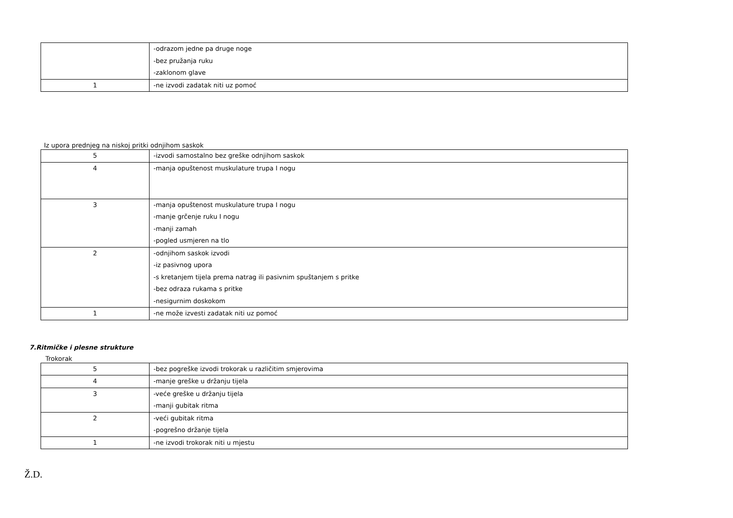| | -odrazom jedne pa druge noge -bez pružanja ruku -zaklonom glave |
| 1 | -ne izvodi zadatak niti uz pomoć |
Iz upora prednjeg na niskoj pritki odnjihom saskok
| 5 | -izvodi samostalno bez greške odnjihom saskok |
| 4 | -manja opuštenost muskulature trupa I nogu |
| 3 | -manja opuštenost muskulature trupa I nogu -manje grčenje ruku I nogu -manji zamah -pogled usmjeren na tlo |
| 2 | -odnjihom saskok izvodi -iz pasivnog upora -s kretanjem tijela prema natrag ili pasivnim spuštanjem s pritke -bez odraza rukama s pritke -nesigurnim doskokom |
| 1 | -ne može izvesti zadatak niti uz pomoć |
7.Ritmičke i plesne strukture
Trokorak
| 5 | -bez pogreške izvodi trokorak u različitim smjerovima |
| 4 | -manje greške u držanju tijela |
| 3 | -veće greške u držanju tijela -manji gubitak ritma |
| 2 | -veći gubitak ritma -pogrešno držanje tijela |
| 1 | -ne izvodi trokorak niti u mjestu |
Ž.D.